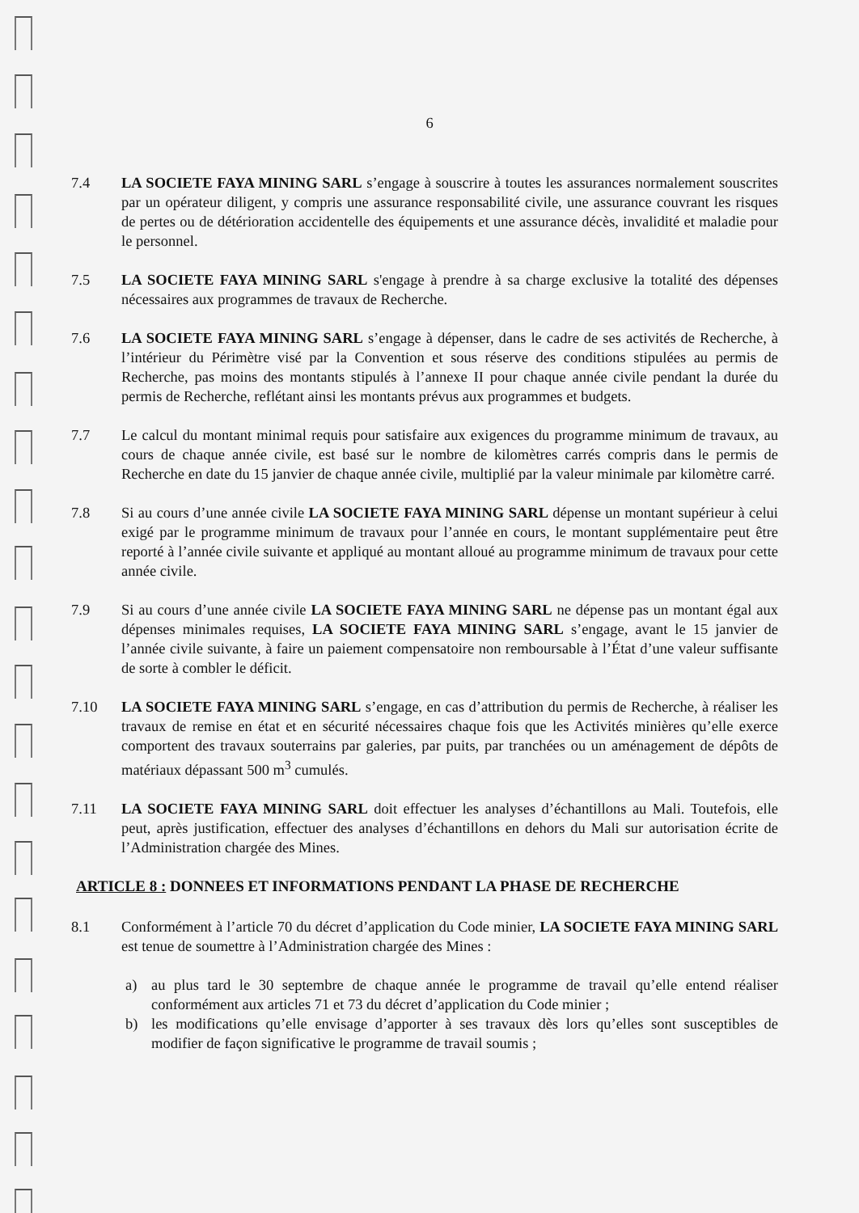6
7.4 LA SOCIETE FAYA MINING SARL s’engage à souscrire à toutes les assurances normalement souscrites par un opérateur diligent, y compris une assurance responsabilité civile, une assurance couvrant les risques de pertes ou de détérioration accidentelle des équipements et une assurance décès, invalidité et maladie pour le personnel.
7.5 LA SOCIETE FAYA MINING SARL s'engage à prendre à sa charge exclusive la totalité des dépenses nécessaires aux programmes de travaux de Recherche.
7.6 LA SOCIETE FAYA MINING SARL s’engage à dépenser, dans le cadre de ses activités de Recherche, à l’intérieur du Périmètre visé par la Convention et sous réserve des conditions stipulées au permis de Recherche, pas moins des montants stipulés à l’annexe II pour chaque année civile pendant la durée du permis de Recherche, reflétant ainsi les montants prévus aux programmes et budgets.
7.7 Le calcul du montant minimal requis pour satisfaire aux exigences du programme minimum de travaux, au cours de chaque année civile, est basé sur le nombre de kilomètres carrés compris dans le permis de Recherche en date du 15 janvier de chaque année civile, multiplié par la valeur minimale par kilomètre carré.
7.8 Si au cours d’une année civile LA SOCIETE FAYA MINING SARL dépense un montant supérieur à celui exigé par le programme minimum de travaux pour l’année en cours, le montant supplémentaire peut être reporté à l’année civile suivante et appliqué au montant alloué au programme minimum de travaux pour cette année civile.
7.9 Si au cours d’une année civile LA SOCIETE FAYA MINING SARL ne dépense pas un montant égal aux dépenses minimales requises, LA SOCIETE FAYA MINING SARL s’engage, avant le 15 janvier de l’année civile suivante, à faire un paiement compensatoire non remboursable à l’État d’une valeur suffisante de sorte à combler le déficit.
7.10 LA SOCIETE FAYA MINING SARL s’engage, en cas d’attribution du permis de Recherche, à réaliser les travaux de remise en état et en sécurité nécessaires chaque fois que les Activités minières qu’elle exerce comportent des travaux souterrains par galeries, par puits, par tranchées ou un aménagement de dépôts de matériaux dépassant 500 m<sup>3</sup> cumulés.
7.11 LA SOCIETE FAYA MINING SARL doit effectuer les analyses d’échantillons au Mali. Toutefois, elle peut, après justification, effectuer des analyses d’échantillons en dehors du Mali sur autorisation écrite de l’Administration chargée des Mines.
ARTICLE 8 : DONNEES ET INFORMATIONS PENDANT LA PHASE DE RECHERCHE
8.1 Conformément à l’article 70 du décret d’application du Code minier, LA SOCIETE FAYA MINING SARL est tenue de soumettre à l’Administration chargée des Mines :
a) au plus tard le 30 septembre de chaque année le programme de travail qu’elle entend réaliser conformément aux articles 71 et 73 du décret d’application du Code minier ;
b) les modifications qu’elle envisage d’apporter à ses travaux dès lors qu’elles sont susceptibles de modifier de façon significative le programme de travail soumis ;